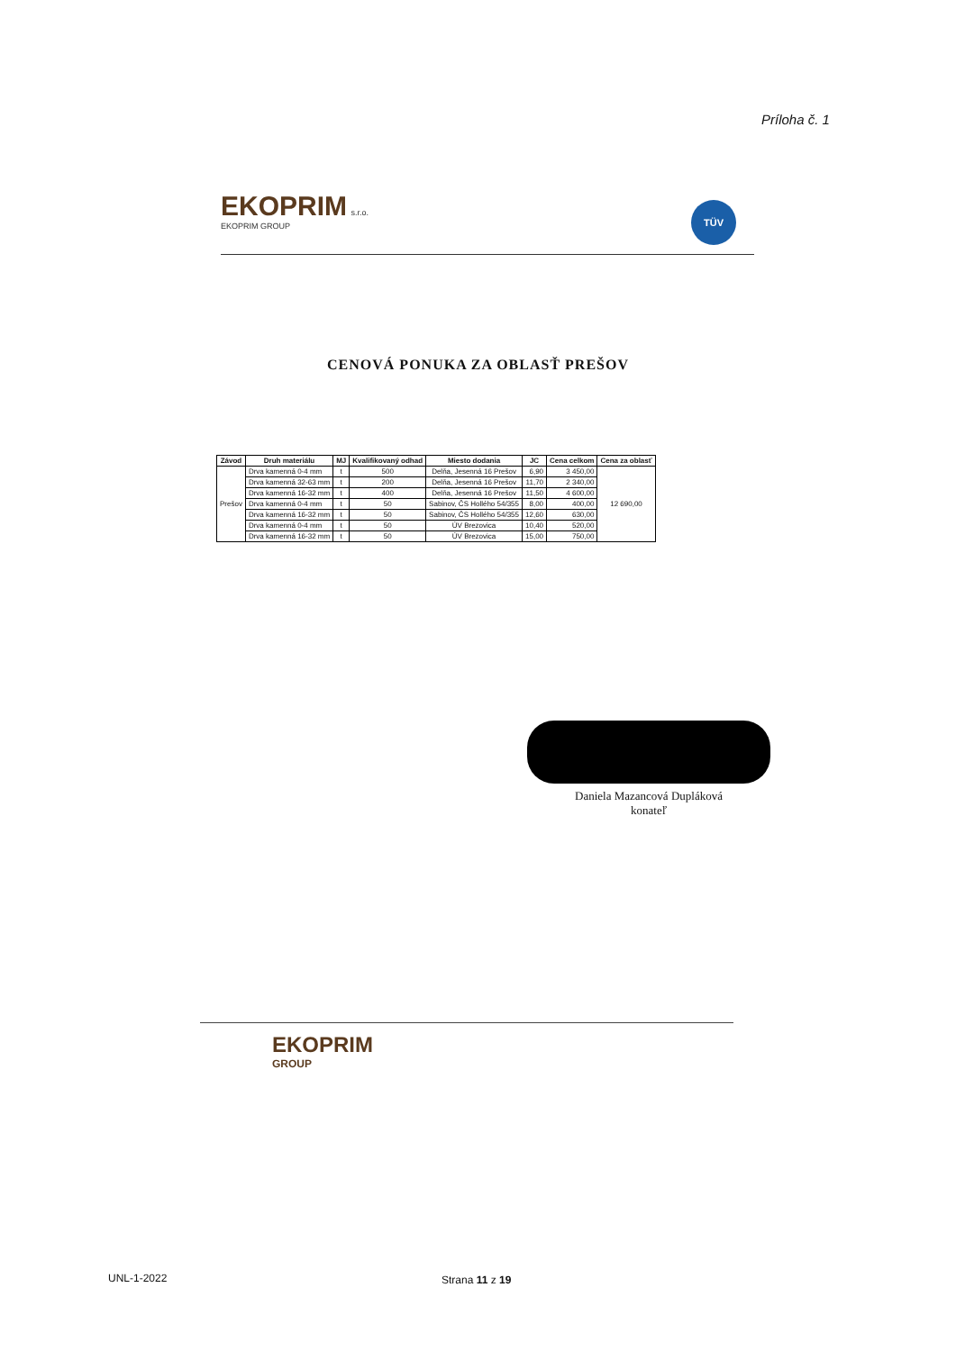Príloha č. 1
EKOPRIM s.r.o.
EKOPRIM GROUP
TÜV
CENOVÁ PONUKA ZA OBLASŤ PREŠOV
| Závod | Druh materiálu | MJ | Kvalifikovaný odhad | Miesto dodania | JC | Cena celkom | Cena za oblasť |
| --- | --- | --- | --- | --- | --- | --- | --- |
| Prešov | Drva kamenná 0-4 mm | t | 500 | Delňa, Jesenná 16 Prešov | 6,90 | 3 450,00 | 12 690,00 |
| | Drva kamenná 32-63 mm | t | 200 | Delňa, Jesenná 16 Prešov | 11,70 | 2 340,00 | |
| | Drva kamenná 16-32 mm | t | 400 | Delňa, Jesenná 16 Prešov | 11,50 | 4 600,00 | |
| | Drva kamenná 0-4 mm | t | 50 | Sabinov, ČS Hollého 54/355 | 8,00 | 400,00 | |
| | Drva kamenná 16-32 mm | t | 50 | Sabinov, ČS Hollého 54/355 | 12,60 | 630,00 | |
| | Drva kamenná 0-4 mm | t | 50 | ÚV Brezovica | 10,40 | 520,00 | |
| | Drva kamenná 16-32 mm | t | 50 | ÚV Brezovica | 15,00 | 750,00 | |
Daniela Mazancová Dupláková
konateľ
EKOPRIM
GROUP
UNL-1-2022 Strana 11 z 19